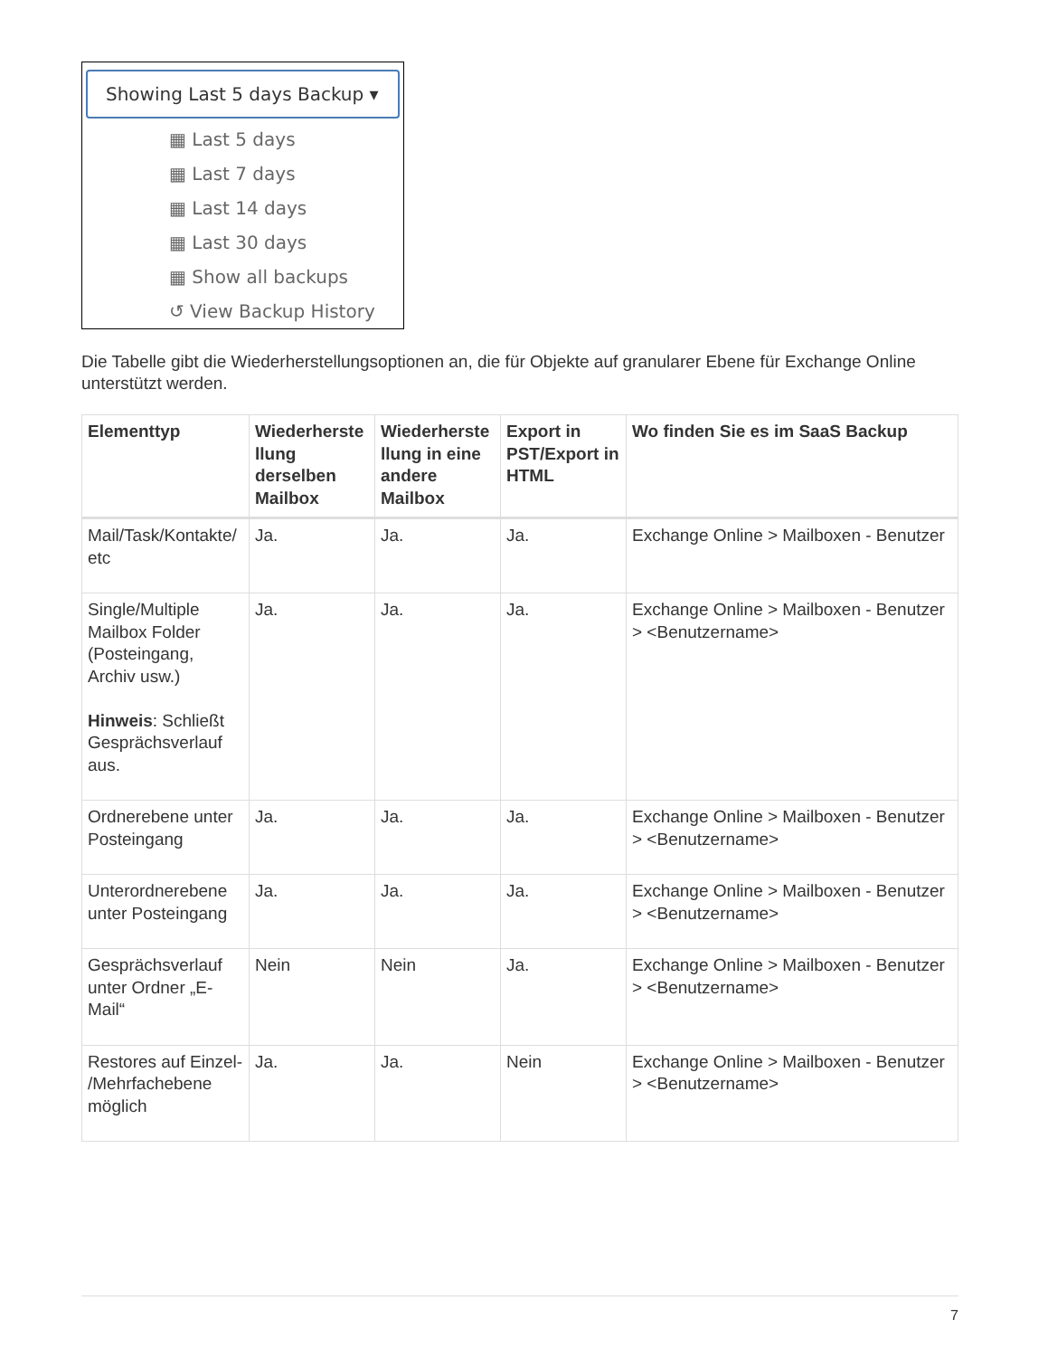Showing Last 5 days Backup ▾
▦ Last 5 days
▦ Last 7 days
▦ Last 14 days
▦ Last 30 days
▦ Show all backups
↺ View Backup History
Die Tabelle gibt die Wiederherstellungsoptionen an, die für Objekte auf granularer Ebene für Exchange Online unterstützt werden.
| Elementtyp | Wiederherste llung derselben Mailbox | Wiederherste llung in eine andere Mailbox | Export in PST/Export in HTML | Wo finden Sie es im SaaS Backup |
| --- | --- | --- | --- | --- |
| Mail/Task/Kontakte/ etc | Ja. | Ja. | Ja. | Exchange Online > Mailboxen - Benutzer |
| Single/Multiple Mailbox Folder (Posteingang, Archiv usw.) Hinweis : Schließt Gesprächsverlauf aus. | Ja. | Ja. | Ja. | Exchange Online > Mailboxen - Benutzer > <Benutzername> |
| Ordnerebene unter Posteingang | Ja. | Ja. | Ja. | Exchange Online > Mailboxen - Benutzer > <Benutzername> |
| Unterordnerebene unter Posteingang | Ja. | Ja. | Ja. | Exchange Online > Mailboxen - Benutzer > <Benutzername> |
| Gesprächsverlauf unter Ordner „E-Mail“ | Nein | Nein | Ja. | Exchange Online > Mailboxen - Benutzer > <Benutzername> |
| Restores auf Einzel- /Mehrfachebene möglich | Ja. | Ja. | Nein | Exchange Online > Mailboxen - Benutzer > <Benutzername> |
7